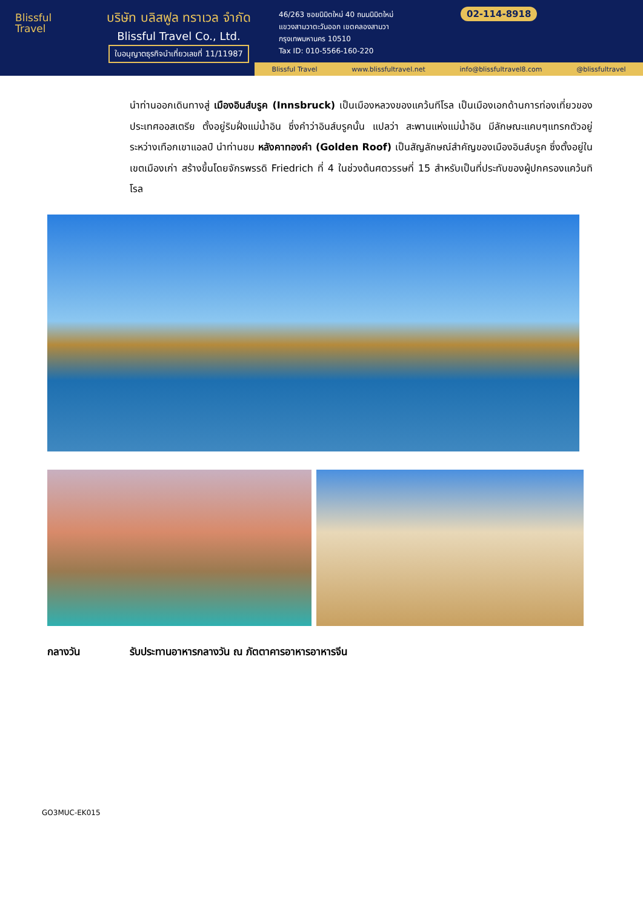Blissful
Travel
บริษัท บลิสฟูล ทราเวล จำกัด
Blissful Travel Co., Ltd.
ใบอนุญาตธุรกิจนำเที่ยวเลขที่ 11/11987
46/263 ซอยนิมิตใหม่ 40 ถนนนิมิตใหม่
แขวงสามวาตะวันออก เขตคลองสามวา
กรุงเทพมหานคร 10510
Tax ID: 010-5566-160-220
02-114-8918
Blissful Travel www.blissfultravel.net info@blissfultravel8.com @blissfultravel
นำท่านออกเดินทางสู่ เมืองอินส์บรูค (Innsbruck) เป็นเมืองหลวงของแคว้นทีโรล เป็นเมืองเอกด้านการท่องเที่ยวของประเทศออสเตรีย ตั้งอยู่ริมฝั่งแม่น้ำอิน ซึ่งคำว่าอินส์บรูคนั้น แปลว่า สะพานแห่งแม่น้ำอิน มีลักษณะแคบๆแทรกตัวอยู่ระหว่างเทือกเขาแอลป์ นำท่านชม หลังคาทองคำ (Golden Roof) เป็นสัญลักษณ์สำคัญของเมืองอินส์บรูค ซึ่งตั้งอยู่ในเขตเมืองเก่า สร้างขึ้นโดยจักรพรรดิ Friedrich ที่ 4 ในช่วงต้นศตวรรษที่ 15 สำหรับเป็นที่ประทับของผู้ปกครองแคว้นทิโรล
กลางวัน รับประทานอาหารกลางวัน ณ ภัตตาคารอาหารอาหารจีน
GO3MUC-EK015